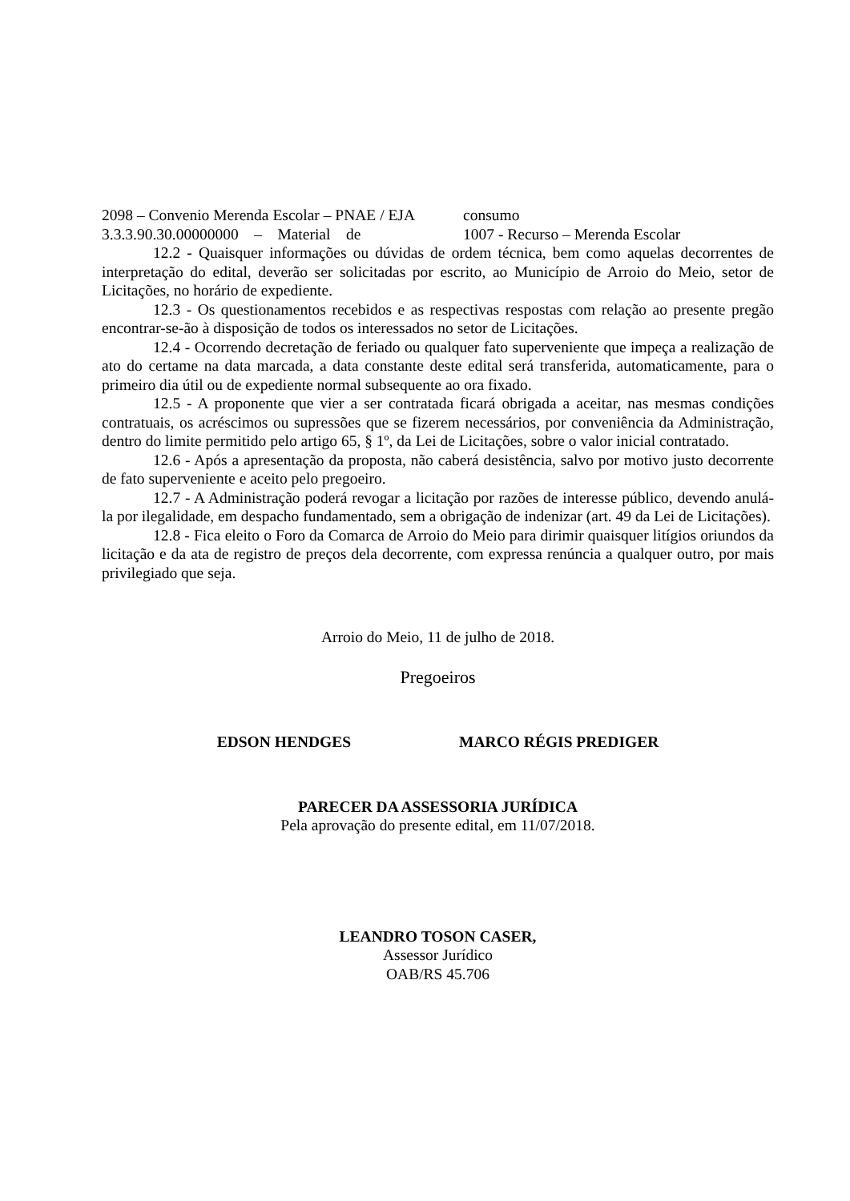2098 – Convenio Merenda Escolar – PNAE / EJA
3.3.3.90.30.00000000 – Material de
consumo
1007 - Recurso – Merenda Escolar
12.2 - Quaisquer informações ou dúvidas de ordem técnica, bem como aquelas decorrentes de interpretação do edital, deverão ser solicitadas por escrito, ao Município de Arroio do Meio, setor de Licitações, no horário de expediente.
12.3 - Os questionamentos recebidos e as respectivas respostas com relação ao presente pregão encontrar-se-ão à disposição de todos os interessados no setor de Licitações.
12.4 - Ocorrendo decretação de feriado ou qualquer fato superveniente que impeça a realização de ato do certame na data marcada, a data constante deste edital será transferida, automaticamente, para o primeiro dia útil ou de expediente normal subsequente ao ora fixado.
12.5 - A proponente que vier a ser contratada ficará obrigada a aceitar, nas mesmas condições contratuais, os acréscimos ou supressões que se fizerem necessários, por conveniência da Administração, dentro do limite permitido pelo artigo 65, § 1º, da Lei de Licitações, sobre o valor inicial contratado.
12.6 - Após a apresentação da proposta, não caberá desistência, salvo por motivo justo decorrente de fato superveniente e aceito pelo pregoeiro.
12.7 - A Administração poderá revogar a licitação por razões de interesse público, devendo anulá-la por ilegalidade, em despacho fundamentado, sem a obrigação de indenizar (art. 49 da Lei de Licitações).
12.8 - Fica eleito o Foro da Comarca de Arroio do Meio para dirimir quaisquer litígios oriundos da licitação e da ata de registro de preços dela decorrente, com expressa renúncia a qualquer outro, por mais privilegiado que seja.
Arroio do Meio, 11 de julho de 2018.
Pregoeiros
EDSON HENDGES MARCO RÉGIS PREDIGER
PARECER DA ASSESSORIA JURÍDICA
Pela aprovação do presente edital, em 11/07/2018.
LEANDRO TOSON CASER,
Assessor Jurídico
OAB/RS 45.706